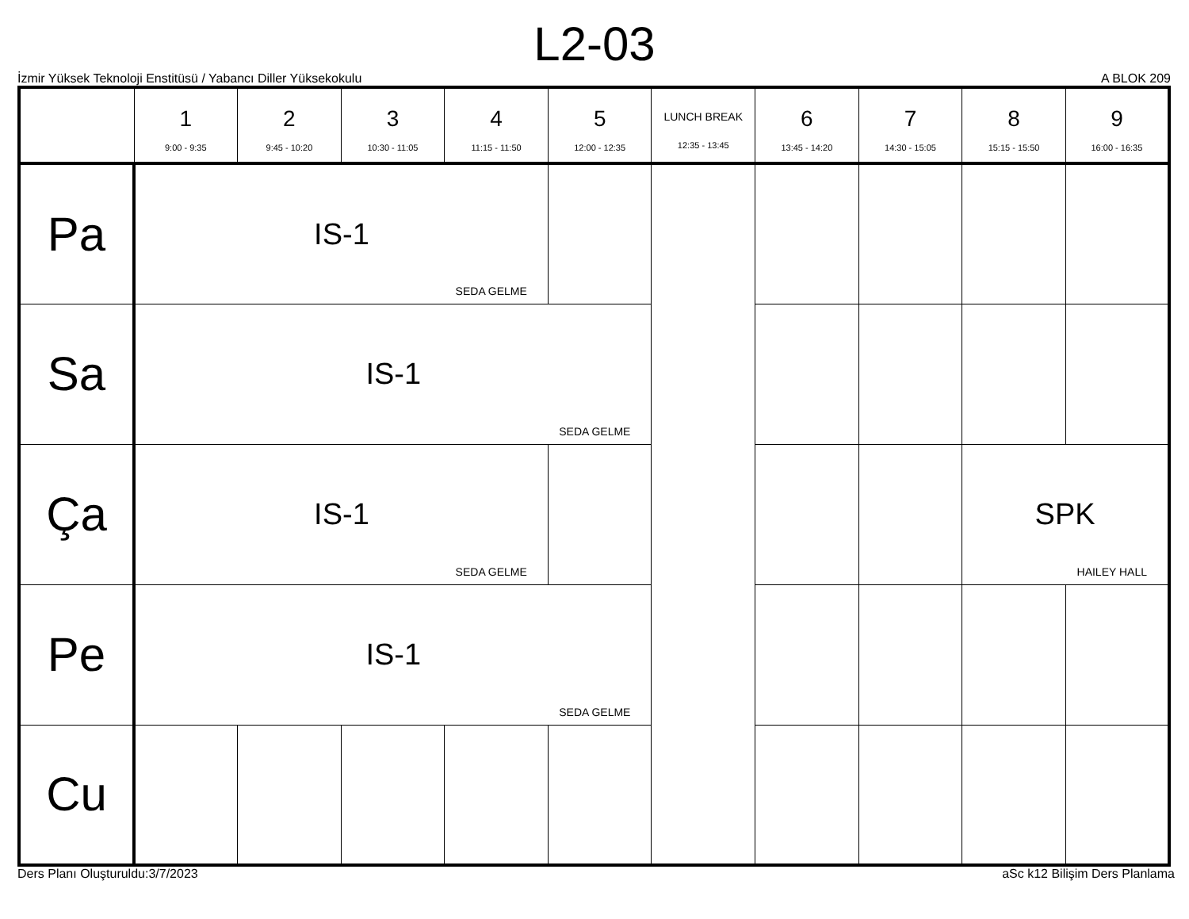L2-03
İzmir Yüksek Teknoloji Enstitüsü / Yabancı Diller Yüksekokulu A BLOK 209
| | 1 9:00 - 9:35 | 2 9:45 - 10:20 | 3 10:30 - 11:05 | 4 11:15 - 11:50 | 5 12:00 - 12:35 | LUNCH BREAK 12:35 - 13:45 | 6 13:45 - 14:20 | 7 14:30 - 15:05 | 8 15:15 - 15:50 | 9 16:00 - 16:35 |
| --- | --- | --- | --- | --- | --- | --- | --- | --- | --- | --- |
| Pa | IS-1 SEDA GELME | | | | | | | | | |
| Sa | IS-1 SEDA GELME | | | | | | | | | |
| Ça | IS-1 SEDA GELME | | | | | | | | SPK HAILEY HALL | |
| Pe | IS-1 SEDA GELME | | | | | | | | | |
| Cu | | | | | | | | | | |
Ders Planı Oluşturuldu:3/7/2023 aSc k12 Bilişim Ders Planlama